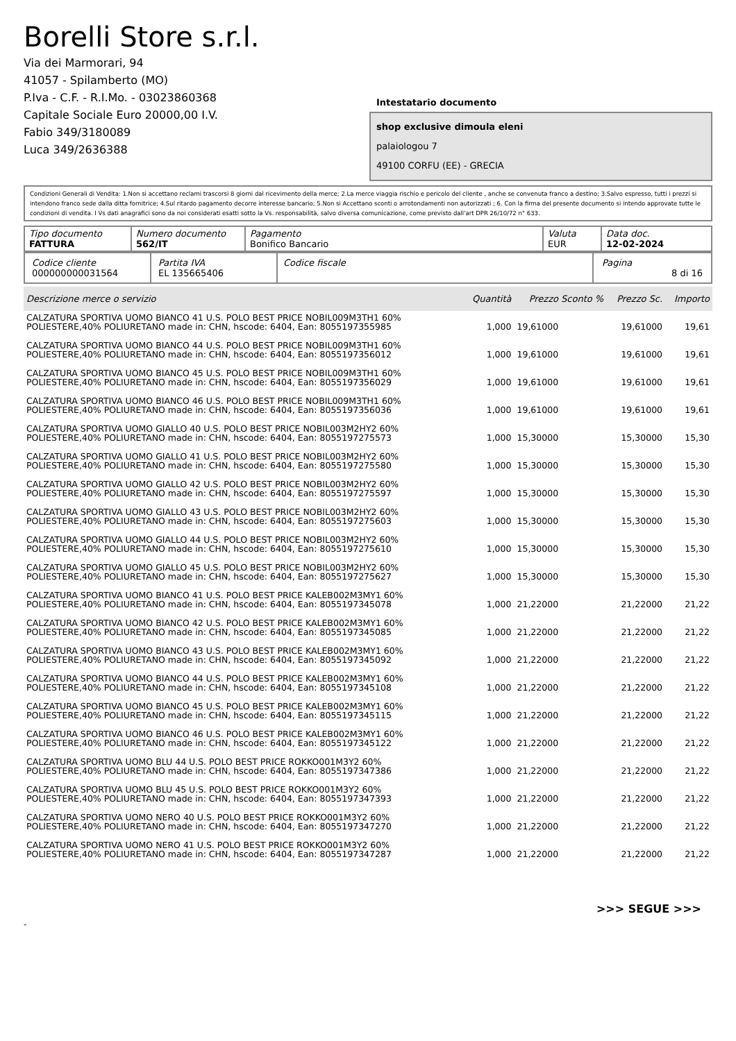Borelli Store s.r.l.
Via dei Marmorari, 94
41057 - Spilamberto (MO)
P.Iva - C.F. - R.I.Mo. - 03023860368
Capitale Sociale Euro 20000,00 I.V.
Fabio 349/3180089
Luca 349/2636388
Intestatario documento
shop exclusive dimoula eleni
palaiologou 7
49100 CORFU (EE) - GRECIA
Condizioni Generali di Vendita: 1.Non si accettano reclami trascorsi 8 giorni dal ricevimento della merce; 2.La merce viaggia rischio e pericolo del cliente , anche se convenuta franco a destino; 3.Salvo espresso, tutti i prezzi si intendono franco sede dalla ditta fornitrice; 4.Sul ritardo pagamento decorre interesse bancario; 5.Non si Accettano sconti o arrotondamenti non autorizzati ; 6. Con la firma del presente documento si intendo approvate tutte le condizioni di vendita. I Vs dati anagrafici sono da noi considerati esatti sotto la Vs. responsabilità, salvo diversa comunicazione, come previsto dall'art DPR 26/10/72 n° 633.
| Tipo documento FATTURA | Numero documento 562/IT | Pagamento Bonifico Bancario | Valuta EUR | Data doc. 12-02-2024 |
| Codice cliente 000000000031564 | Partita IVA EL 135665406 | Codice fiscale | Pagina 8 di 16 |
| Descrizione merce o servizio | Quantità | Prezzo Sconto % | Prezzo Sc. | Importo |
| --- | --- | --- | --- | --- |
| CALZATURA SPORTIVA UOMO BIANCO 41 U.S. POLO BEST PRICE NOBIL009M3TH1 60% POLIESTERE,40% POLIURETANO made in: CHN, hscode: 6404, Ean: 8055197355985 | 1,000 | 19,61000 | 19,61000 | 19,61 |
| CALZATURA SPORTIVA UOMO BIANCO 44 U.S. POLO BEST PRICE NOBIL009M3TH1 60% POLIESTERE,40% POLIURETANO made in: CHN, hscode: 6404, Ean: 8055197356012 | 1,000 | 19,61000 | 19,61000 | 19,61 |
| CALZATURA SPORTIVA UOMO BIANCO 45 U.S. POLO BEST PRICE NOBIL009M3TH1 60% POLIESTERE,40% POLIURETANO made in: CHN, hscode: 6404, Ean: 8055197356029 | 1,000 | 19,61000 | 19,61000 | 19,61 |
| CALZATURA SPORTIVA UOMO BIANCO 46 U.S. POLO BEST PRICE NOBIL009M3TH1 60% POLIESTERE,40% POLIURETANO made in: CHN, hscode: 6404, Ean: 8055197356036 | 1,000 | 19,61000 | 19,61000 | 19,61 |
| CALZATURA SPORTIVA UOMO GIALLO 40 U.S. POLO BEST PRICE NOBIL003M2HY2 60% POLIESTERE,40% POLIURETANO made in: CHN, hscode: 6404, Ean: 8055197275573 | 1,000 | 15,30000 | 15,30000 | 15,30 |
| CALZATURA SPORTIVA UOMO GIALLO 41 U.S. POLO BEST PRICE NOBIL003M2HY2 60% POLIESTERE,40% POLIURETANO made in: CHN, hscode: 6404, Ean: 8055197275580 | 1,000 | 15,30000 | 15,30000 | 15,30 |
| CALZATURA SPORTIVA UOMO GIALLO 42 U.S. POLO BEST PRICE NOBIL003M2HY2 60% POLIESTERE,40% POLIURETANO made in: CHN, hscode: 6404, Ean: 8055197275597 | 1,000 | 15,30000 | 15,30000 | 15,30 |
| CALZATURA SPORTIVA UOMO GIALLO 43 U.S. POLO BEST PRICE NOBIL003M2HY2 60% POLIESTERE,40% POLIURETANO made in: CHN, hscode: 6404, Ean: 8055197275603 | 1,000 | 15,30000 | 15,30000 | 15,30 |
| CALZATURA SPORTIVA UOMO GIALLO 44 U.S. POLO BEST PRICE NOBIL003M2HY2 60% POLIESTERE,40% POLIURETANO made in: CHN, hscode: 6404, Ean: 8055197275610 | 1,000 | 15,30000 | 15,30000 | 15,30 |
| CALZATURA SPORTIVA UOMO GIALLO 45 U.S. POLO BEST PRICE NOBIL003M2HY2 60% POLIESTERE,40% POLIURETANO made in: CHN, hscode: 6404, Ean: 8055197275627 | 1,000 | 15,30000 | 15,30000 | 15,30 |
| CALZATURA SPORTIVA UOMO BIANCO 41 U.S. POLO BEST PRICE KALEB002M3MY1 60% POLIESTERE,40% POLIURETANO made in: CHN, hscode: 6404, Ean: 8055197345078 | 1,000 | 21,22000 | 21,22000 | 21,22 |
| CALZATURA SPORTIVA UOMO BIANCO 42 U.S. POLO BEST PRICE KALEB002M3MY1 60% POLIESTERE,40% POLIURETANO made in: CHN, hscode: 6404, Ean: 8055197345085 | 1,000 | 21,22000 | 21,22000 | 21,22 |
| CALZATURA SPORTIVA UOMO BIANCO 43 U.S. POLO BEST PRICE KALEB002M3MY1 60% POLIESTERE,40% POLIURETANO made in: CHN, hscode: 6404, Ean: 8055197345092 | 1,000 | 21,22000 | 21,22000 | 21,22 |
| CALZATURA SPORTIVA UOMO BIANCO 44 U.S. POLO BEST PRICE KALEB002M3MY1 60% POLIESTERE,40% POLIURETANO made in: CHN, hscode: 6404, Ean: 8055197345108 | 1,000 | 21,22000 | 21,22000 | 21,22 |
| CALZATURA SPORTIVA UOMO BIANCO 45 U.S. POLO BEST PRICE KALEB002M3MY1 60% POLIESTERE,40% POLIURETANO made in: CHN, hscode: 6404, Ean: 8055197345115 | 1,000 | 21,22000 | 21,22000 | 21,22 |
| CALZATURA SPORTIVA UOMO BIANCO 46 U.S. POLO BEST PRICE KALEB002M3MY1 60% POLIESTERE,40% POLIURETANO made in: CHN, hscode: 6404, Ean: 8055197345122 | 1,000 | 21,22000 | 21,22000 | 21,22 |
| CALZATURA SPORTIVA UOMO BLU 44 U.S. POLO BEST PRICE ROKKO001M3Y2 60% POLIESTERE,40% POLIURETANO made in: CHN, hscode: 6404, Ean: 8055197347386 | 1,000 | 21,22000 | 21,22000 | 21,22 |
| CALZATURA SPORTIVA UOMO BLU 45 U.S. POLO BEST PRICE ROKKO001M3Y2 60% POLIESTERE,40% POLIURETANO made in: CHN, hscode: 6404, Ean: 8055197347393 | 1,000 | 21,22000 | 21,22000 | 21,22 |
| CALZATURA SPORTIVA UOMO NERO 40 U.S. POLO BEST PRICE ROKKO001M3Y2 60% POLIESTERE,40% POLIURETANO made in: CHN, hscode: 6404, Ean: 8055197347270 | 1,000 | 21,22000 | 21,22000 | 21,22 |
| CALZATURA SPORTIVA UOMO NERO 41 U.S. POLO BEST PRICE ROKKO001M3Y2 60% POLIESTERE,40% POLIURETANO made in: CHN, hscode: 6404, Ean: 8055197347287 | 1,000 | 21,22000 | 21,22000 | 21,22 |
>>> SEGUE >>>
-